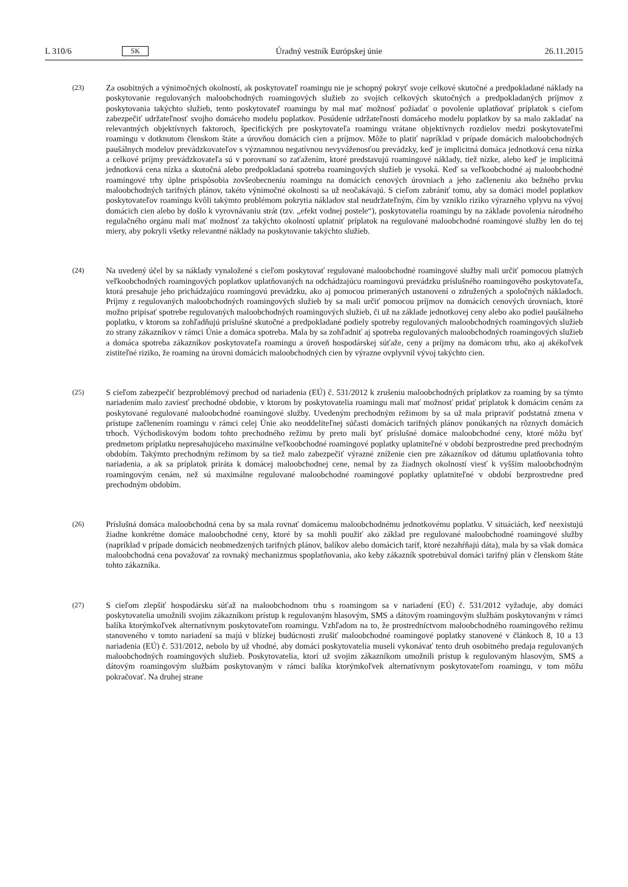L 310/6 SK Úradný vestník Európskej únie 26.11.2015
(23)
Za osobitných a výnimočných okolností, ak poskytovateľ roamingu nie je schopný pokryť svoje celkové skutočné a predpokladané náklady na poskytovanie regulovaných maloobchodných roamingových služieb zo svojich celkových skutočných a predpokladaných príjmov z poskytovania takýchto služieb, tento poskytovateľ roamingu by mal mať možnosť požiadať o povolenie uplatňovať príplatok s cieľom zabezpečiť udržateľnosť svojho domáceho modelu poplatkov. Posúdenie udržateľnosti domáceho modelu poplatkov by sa malo zakladať na relevantných objektívnych faktoroch, špecifických pre poskytovateľa roamingu vrátane objektívnych rozdielov medzi poskytovateľmi roamingu v dotknutom členskom štáte a úrovňou domácich cien a príjmov. Môže to platiť napríklad v prípade domácich maloobchodných paušálnych modelov prevádzkovateľov s významnou negatívnou nevyváženosťou prevádzky, keď je implicitná domáca jednotková cena nízka a celkové príjmy prevádzkovateľa sú v porovnaní so zaťažením, ktoré predstavujú roamingové náklady, tiež nízke, alebo keď je implicitná jednotková cena nízka a skutočná alebo predpokladaná spotreba roamingových služieb je vysoká. Keď sa veľkoobchodné aj maloobchodné roamingové trhy úplne prispôsobia zovšeobecneniu roamingu na domácich cenových úrovniach a jeho začleneniu ako bežného prvku maloobchodných tarifných plánov, takéto výnimočné okolnosti sa už neočakávajú. S cieľom zabrániť tomu, aby sa domáci model poplatkov poskytovateľov roamingu kvôli takýmto problémom pokrytia nákladov stal neudržateľným, čím by vzniklo riziko výrazného vplyvu na vývoj domácich cien alebo by došlo k vyrovnávaniu strát (tzv. „efekt vodnej postele“), poskytovatelia roamingu by na základe povolenia národného regulačného orgánu mali mať možnosť za takýchto okolností uplatniť príplatok na regulované maloobchodné roamingové služby len do tej miery, aby pokryli všetky relevantné náklady na poskytovanie takýchto služieb.
(24)
Na uvedený účel by sa náklady vynaložené s cieľom poskytovať regulované maloobchodné roamingové služby mali určiť pomocou platných veľkoobchodných roamingových poplatkov uplatňovaných na odchádzajúcu roamingovú prevádzku príslušného roamingového poskytovateľa, ktorá presahuje jeho prichádzajúcu roamingovú prevádzku, ako aj pomocou primeraných ustanovení o združených a spoločných nákladoch. Príjmy z regulovaných maloobchodných roamingových služieb by sa mali určiť pomocou príjmov na domácich cenových úrovniach, ktoré možno pripísať spotrebe regulovaných maloobchodných roamingových služieb, či už na základe jednotkovej ceny alebo ako podiel paušálneho poplatku, v ktorom sa zohľadňujú príslušné skutočné a predpokladané podiely spotreby regulovaných maloobchodných roamingových služieb zo strany zákazníkov v rámci Únie a domáca spotreba. Mala by sa zohľadniť aj spotreba regulovaných maloobchodných roamingových služieb a domáca spotreba zákazníkov poskytovateľa roamingu a úroveň hospodárskej súťaže, ceny a príjmy na domácom trhu, ako aj akékoľvek zistiteľné riziko, že roaming na úrovni domácich maloobchodných cien by výrazne ovplyvnil vývoj takýchto cien.
(25)
S cieľom zabezpečiť bezproblémový prechod od nariadenia (EÚ) č. 531/2012 k zrušeniu maloobchodných príplatkov za roaming by sa týmto nariadením malo zaviesť prechodné obdobie, v ktorom by poskytovatelia roamingu mali mať možnosť pridať príplatok k domácim cenám za poskytované regulované maloobchodné roamingové služby. Uvedeným prechodným režimom by sa už mala pripraviť podstatná zmena v prístupe začlenením roamingu v rámci celej Únie ako neoddeliteľnej súčasti domácich tarifných plánov ponúkaných na rôznych domácich trhoch. Východiskovým bodom tohto prechodného režimu by preto mali byť príslušné domáce maloobchodné ceny, ktoré môžu byť predmetom príplatku nepresahujúceho maximálne veľkoobchodné roamingové poplatky uplatniteľné v období bezprostredne pred prechodným obdobím. Takýmto prechodným režimom by sa tiež malo zabezpečiť výrazné zníženie cien pre zákazníkov od dátumu uplatňovania tohto nariadenia, a ak sa príplatok priráta k domácej maloobchodnej cene, nemal by za žiadnych okolností viesť k vyšším maloobchodným roamingovým cenám, než sú maximálne regulované maloobchodné roamingové poplatky uplatniteľné v období bezprostredne pred prechodným obdobím.
(26)
Príslušná domáca maloobchodná cena by sa mala rovnať domácemu maloobchodnému jednotkovému poplatku. V situáciách, keď neexistujú žiadne konkrétne domáce maloobchodné ceny, ktoré by sa mohli použiť ako základ pre regulované maloobchodné roamingové služby (napríklad v prípade domácich neobmedzených tarifných plánov, balíkov alebo domácich taríf, ktoré nezahŕňajú dáta), mala by sa však domáca maloobchodná cena považovať za rovnaký mechanizmus spoplatňovania, ako keby zákazník spotrebúval domáci tarifný plán v členskom štáte tohto zákazníka.
(27)
S cieľom zlepšiť hospodársku súťaž na maloobchodnom trhu s roamingom sa v nariadení (EÚ) č. 531/2012 vyžaduje, aby domáci poskytovatelia umožnili svojim zákazníkom prístup k regulovaným hlasovým, SMS a dátovým roamingovým službám poskytovaným v rámci balíka ktorýmkoľvek alternatívnym poskytovateľom roamingu. Vzhľadom na to, že prostredníctvom maloobchodného roamingového režimu stanoveného v tomto nariadení sa majú v blízkej budúcnosti zrušiť maloobchodné roamingové poplatky stanovené v článkoch 8, 10 a 13 nariadenia (EÚ) č. 531/2012, nebolo by už vhodné, aby domáci poskytovatelia museli vykonávať tento druh osobitného predaja regulovaných maloobchodných roamingových služieb. Poskytovatelia, ktorí už svojim zákazníkom umožnili prístup k regulovaným hlasovým, SMS a dátovým roamingovým službám poskytovaným v rámci balíka ktorýmkoľvek alternatívnym poskytovateľom roamingu, v tom môžu pokračovať. Na druhej strane